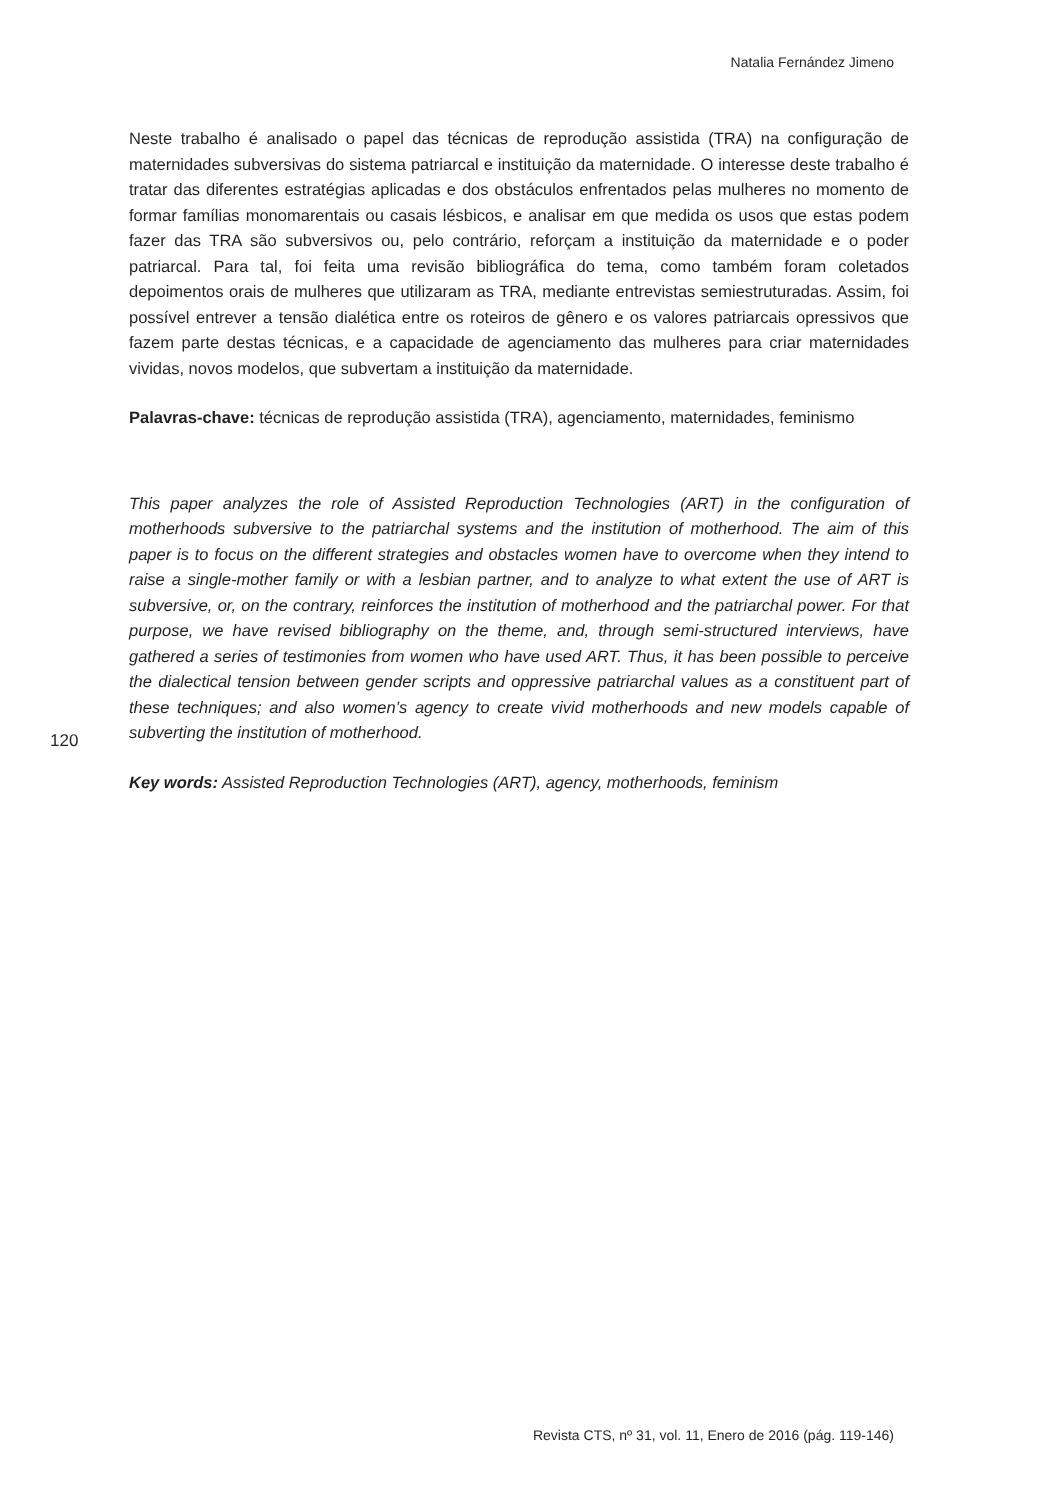Natalia Fernández Jimeno
Neste trabalho é analisado o papel das técnicas de reprodução assistida (TRA) na configuração de maternidades subversivas do sistema patriarcal e instituição da maternidade. O interesse deste trabalho é tratar das diferentes estratégias aplicadas e dos obstáculos enfrentados pelas mulheres no momento de formar famílias monomarentais ou casais lésbicos, e analisar em que medida os usos que estas podem fazer das TRA são subversivos ou, pelo contrário, reforçam a instituição da maternidade e o poder patriarcal. Para tal, foi feita uma revisão bibliográfica do tema, como também foram coletados depoimentos orais de mulheres que utilizaram as TRA, mediante entrevistas semiestruturadas. Assim, foi possível entrever a tensão dialética entre os roteiros de gênero e os valores patriarcais opressivos que fazem parte destas técnicas, e a capacidade de agenciamento das mulheres para criar maternidades vividas, novos modelos, que subvertam a instituição da maternidade.
Palavras-chave: técnicas de reprodução assistida (TRA), agenciamento, maternidades, feminismo
This paper analyzes the role of Assisted Reproduction Technologies (ART) in the configuration of motherhoods subversive to the patriarchal systems and the institution of motherhood. The aim of this paper is to focus on the different strategies and obstacles women have to overcome when they intend to raise a single-mother family or with a lesbian partner, and to analyze to what extent the use of ART is subversive, or, on the contrary, reinforces the institution of motherhood and the patriarchal power. For that purpose, we have revised bibliography on the theme, and, through semi-structured interviews, have gathered a series of testimonies from women who have used ART. Thus, it has been possible to perceive the dialectical tension between gender scripts and oppressive patriarchal values as a constituent part of these techniques; and also women’s agency to create vivid motherhoods and new models capable of subverting the institution of motherhood.
Key words: Assisted Reproduction Technologies (ART), agency, motherhoods, feminism
120
Revista CTS, nº 31, vol. 11, Enero de 2016 (pág. 119-146)